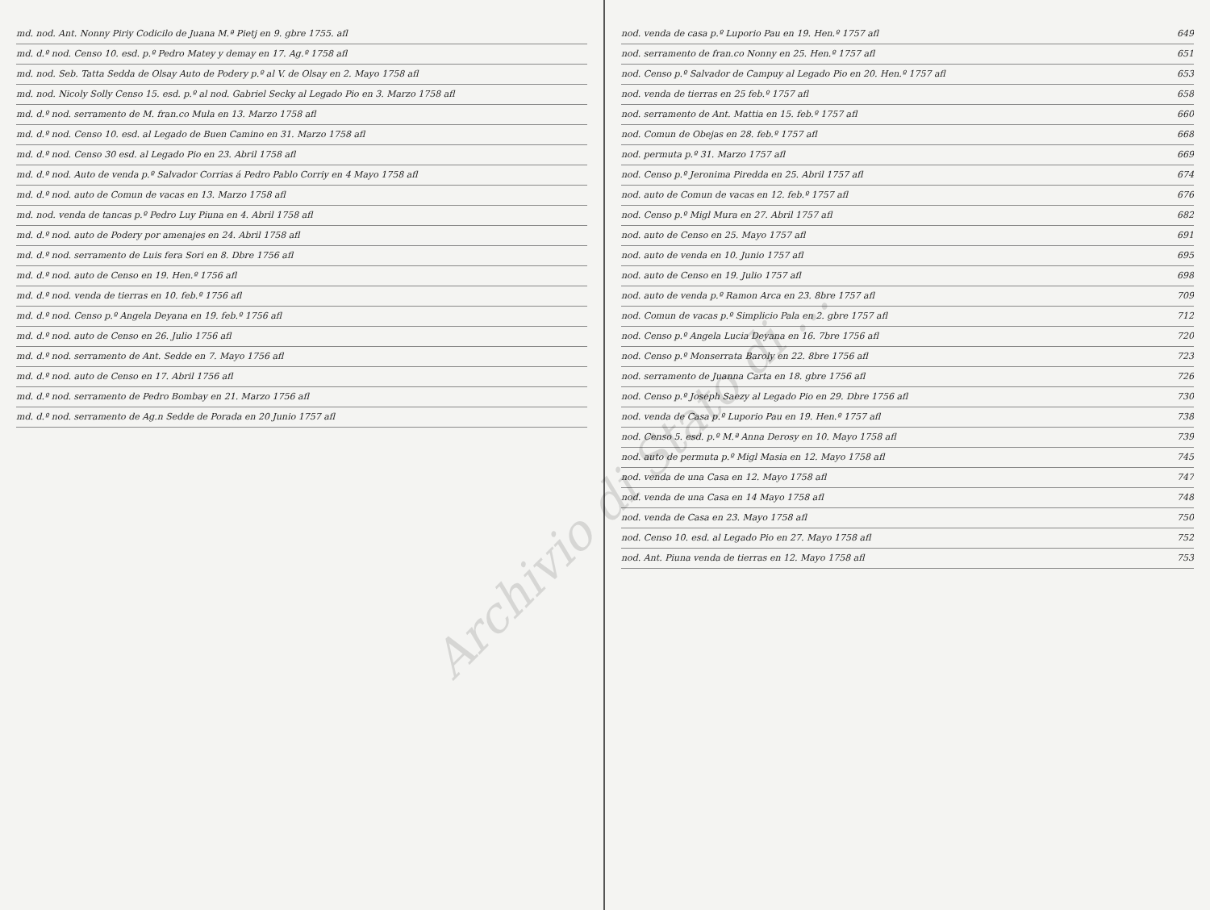md. nod. Ant. Nonny Piriy Codicilo de Juana M.ª Pietj en 9. gbre 1755. afl
md. d.º nod. Censo 10. esd. p.º Pedro Matey y demay en 17. Ag.º 1758 afl
md. nod. Seb. Tatta Sedda de Olsay Auto de Podery p.º al V. de Olsay en 2. Mayo 1758 afl
md. nod. Nicoly Solly Censo 15. esd. p.º al nod. Gabriel Secky al Legado Pio en 3. Marzo 1758 afl
md. d.º nod. serramento de M. fran.co Mula en 13. Marzo 1758 afl
md. d.º nod. Censo 10. esd. al Legado de Buen Camino en 31. Marzo 1758 afl
md. d.º nod. Censo 30 esd. al Legado Pio en 23. Abril 1758 afl
md. d.º nod. Auto de venda p.º Salvador Corrias á Pedro Pablo Corriy en 4 Mayo 1758 afl
md. d.º nod. auto de Comun de vacas en 13. Marzo 1758 afl
md. nod. venda de tancas p.º Pedro Luy Piuna en 4. Abril 1758 afl
md. d.º nod. auto de Podery por amenajes en 24. Abril 1758 afl
md. d.º nod. serramento de Luis fera Sori en 8. Dbre 1756 afl
md. d.º nod. auto de Censo en 19. Hen.º 1756 afl
md. d.º nod. venda de tierras en 10. feb.º 1756 afl
md. d.º nod. Censo p.º Angela Deyana en 19. feb.º 1756 afl
md. d.º nod. auto de Censo en 26. Julio 1756 afl
md. d.º nod. serramento de Ant. Sedde en 7. Mayo 1756 afl
md. d.º nod. auto de Censo en 17. Abril 1756 afl
md. d.º nod. serramento de Pedro Bombay en 21. Marzo 1756 afl
md. d.º nod. serramento de Ag.n Sedde de Porada en 20 Junio 1757 afl
nod. venda de casa p.º Luporio Pau en 19. Hen.º 1757 afl 649
nod. serramento de fran.co Nonny en 25. Hen.º 1757 afl 651
nod. Censo p.º Salvador de Campuy al Legado Pio en 20. Hen.º 1757 afl 653
nod. venda de tierras en 25 feb.º 1757 afl 658
nod. serramento de Ant. Mattia en 15. feb.º 1757 afl 660
nod. Comun de Obejas en 28. feb.º 1757 afl 668
nod. permuta p.º 31. Marzo 1757 afl 669
nod. Censo p.º Jeronima Piredda en 25. Abril 1757 afl 674
nod. auto de Comun de vacas en 12. feb.º 1757 afl 676
nod. Censo p.º Migl Mura en 27. Abril 1757 afl 682
nod. auto de Censo en 25. Mayo 1757 afl 691
nod. auto de venda en 10. Junio 1757 afl 695
nod. auto de Censo en 19. Julio 1757 afl 698
nod. auto de venda p.º Ramon Arca en 23. 8bre 1757 afl 709
nod. Comun de vacas p.º Simplicio Pala en 2. gbre 1757 afl 712
nod. Censo p.º Angela Lucia Deyana en 16. 7bre 1756 afl 720
nod. Censo p.º Monserrata Baroly en 22. 8bre 1756 afl 723
nod. serramento de Juanna Carta en 18. gbre 1756 afl 726
nod. Censo p.º Joseph Saezy al Legado Pio en 29. Dbre 1756 afl 730
nod. venda de Casa p.º Luporio Pau en 19. Hen.º 1757 afl 738
nod. Censo 5. esd. p.º M.ª Anna Derosy en 10. Mayo 1758 afl 739
nod. auto de permuta p.º Migl Masia en 12. Mayo 1758 afl 745
nod. venda de una Casa en 12. Mayo 1758 afl 747
nod. venda de una Casa en 14 Mayo 1758 afl 748
nod. venda de Casa en 23. Mayo 1758 afl 750
nod. Censo 10. esd. al Legado Pio en 27. Mayo 1758 afl 752
nod. Ant. Piuna venda de tierras en 12. Mayo 1758 afl 753
Archivio di Stato di ...